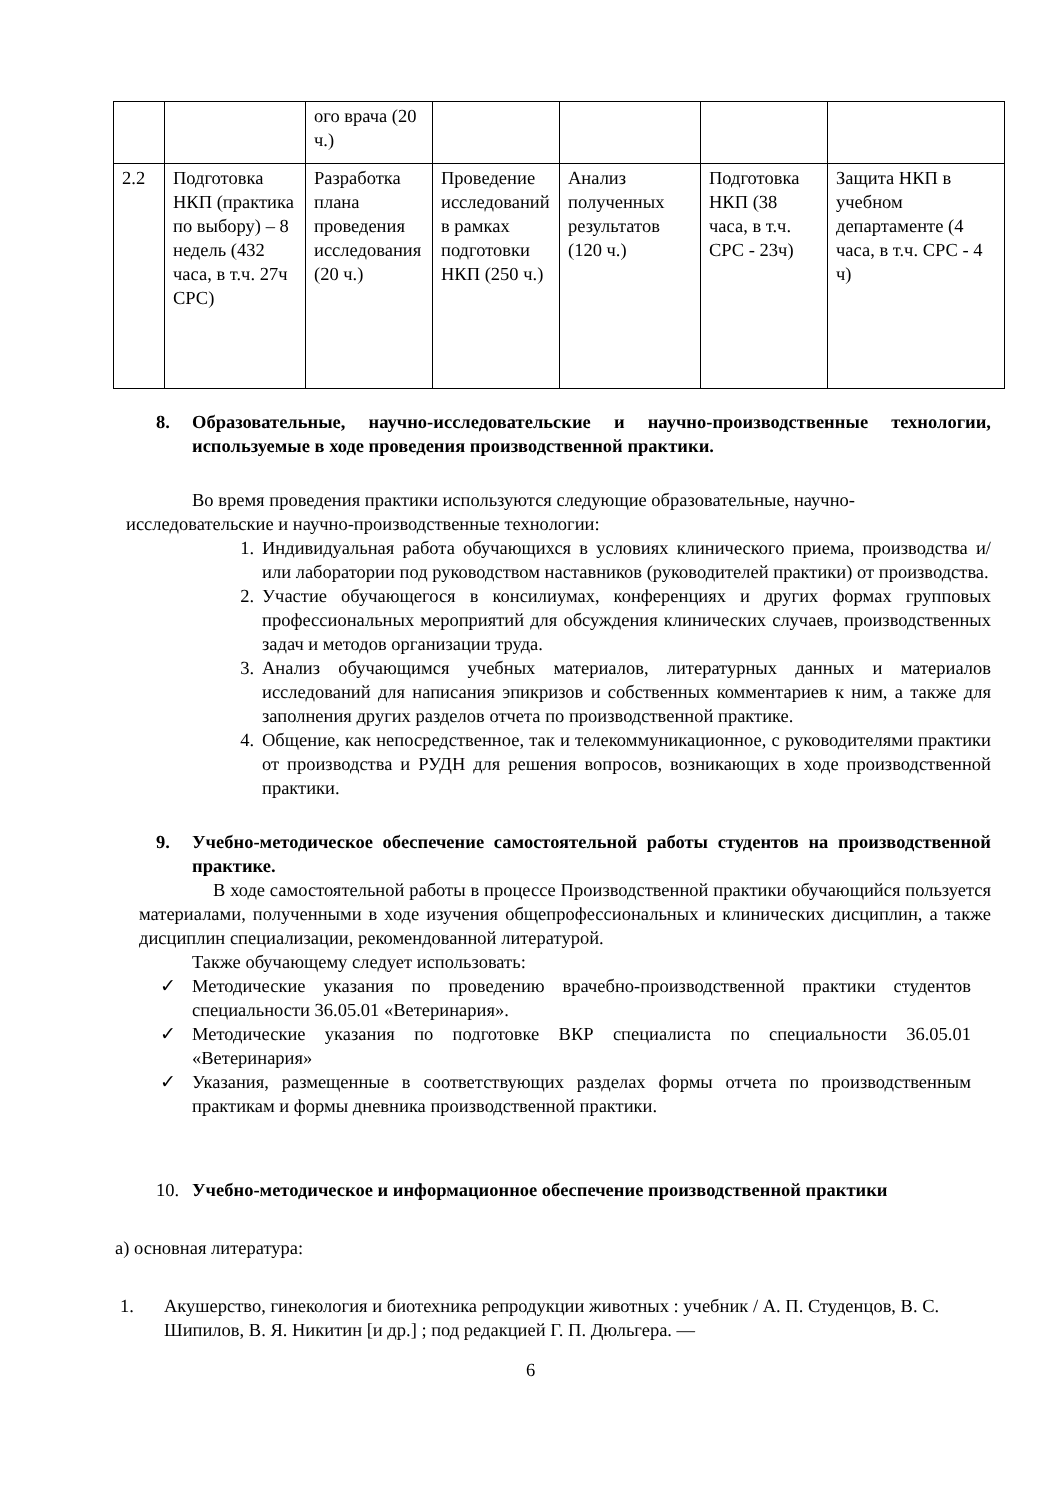| | | ого врача (20 ч.) | | | | |
| 2.2 | Подготовка НКП (практика по выбору) – 8 недель (432 часа, в т.ч. 27ч СРС) | Разработка плана проведения исследования (20 ч.) | Проведение исследований в рамках подготовки НКП (250 ч.) | Анализ полученных результатов (120 ч.) | Подготовка НКП (38 часа, в т.ч. СРС - 23ч) | Защита НКП в учебном департаменте (4 часа, в т.ч. СРС - 4 ч) |
8. Образовательные, научно-исследовательские и научно-производственные технологии, используемые в ходе проведения производственной практики.
Во время проведения практики используются следующие образовательные, научно-исследовательские и научно-производственные технологии:
1. Индивидуальная работа обучающихся в условиях клинического приема, производства и/или лаборатории под руководством наставников (руководителей практики) от производства.
2. Участие обучающегося в консилиумах, конференциях и других формах групповых профессиональных мероприятий для обсуждения клинических случаев, производственных задач и методов организации труда.
3. Анализ обучающимся учебных материалов, литературных данных и материалов исследований для написания эпикризов и собственных комментариев к ним, а также для заполнения других разделов отчета по производственной практике.
4. Общение, как непосредственное, так и телекоммуникационное, с руководителями практики от производства и РУДН для решения вопросов, возникающих в ходе производственной практики.
9. Учебно-методическое обеспечение самостоятельной работы студентов на производственной практике.
В ходе самостоятельной работы в процессе Производственной практики обучающийся пользуется материалами, полученными в ходе изучения общепрофессиональных и клинических дисциплин, а также дисциплин специализации, рекомендованной литературой.
Также обучающему следует использовать:
✓ Методические указания по проведению врачебно-производственной практики студентов специальности 36.05.01 «Ветеринария».
✓ Методические указания по подготовке ВКР специалиста по специальности 36.05.01 «Ветеринария»
✓ Указания, размещенные в соответствующих разделах формы отчета по производственным практикам и формы дневника производственной практики.
10. Учебно-методическое и информационное обеспечение производственной практики
а) основная литература:
1. Акушерство, гинекология и биотехника репродукции животных : учебник / А. П. Студенцов, В. С. Шипилов, В. Я. Никитин [и др.] ; под редакцией Г. П. Дюльгера. —
6